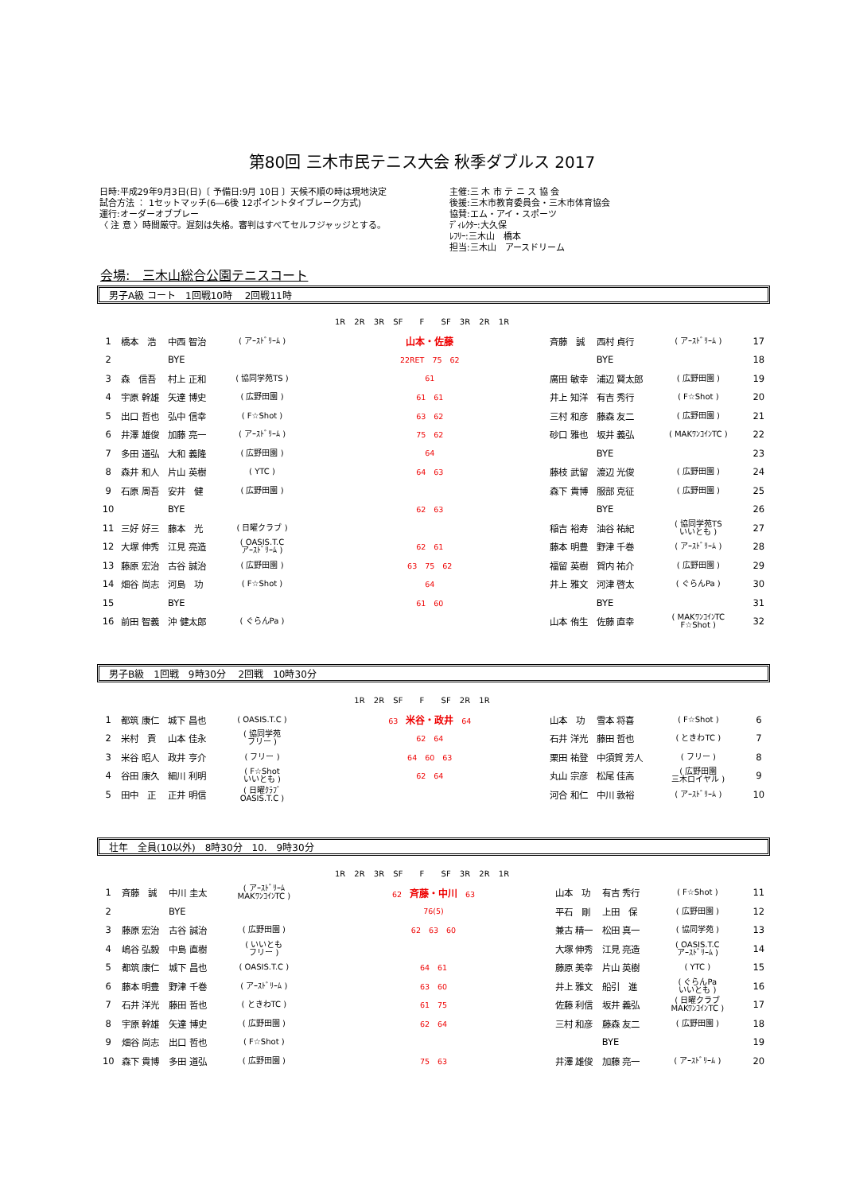第80回 三木市民テニス大会 秋季ダブルス 2017
日時:平成29年9月3日(日)〔 予備日:9月 10日 〕天候不順の時は現地決定
試合方法 ： 1セットマッチ(6―6後 12ポイントタイブレーク方式)
運行:オーダーオブプレー
〈 注 意 〉時間厳守。遅刻は失格。審判はすべてセルフジャッジとする。
主催:三 木 市 テ ニ ス 協 会
後援:三木市教育委員会・三木市体育協会
協賛:エム・アイ・スポーツ
ﾃﾞｨﾚｸﾀｰ:大久保
ﾚﾌﾘｰ:三木山　橋本
担当:三木山　アースドリーム
会場:　三木山総合公園テニスコート
男子A級 コート　1回戦10時　 2回戦11時
1R 2R 3R SF　 F　 SF 3R 2R 1R
| 1 | 橋本 浩 | 中西 智治 | ( アｰｽﾄﾞﾘｰﾑ ) | 山本・佐藤 | 斉藤 誠 | 西村 貞行 | ( アｰｽﾄﾞﾘｰﾑ ) | 17 |
| 2 | | BYE | | 22RET 75 62 | | BYE | | 18 |
| 3 | 森 信吾 | 村上 正和 | ( 協同学苑TS ) | 61 | 廣田 敏幸 | 浦辺 賢太郎 | ( 広野田園 ) | 19 |
| 4 | 宇原 幹雄 | 矢達 博史 | ( 広野田園 ) | 61 61 | 井上 知洋 | 有吉 秀行 | ( F☆Shot ) | 20 |
| 5 | 出口 哲也 | 弘中 信幸 | ( F☆Shot ) | 63 62 | 三村 和彦 | 藤森 友二 | ( 広野田園 ) | 21 |
| 6 | 井澤 雄俊 | 加藤 亮一 | ( アｰｽﾄﾞﾘｰﾑ ) | 75 62 | 砂口 雅也 | 坂井 義弘 | ( MAKﾜﾝｺｲﾝTC ) | 22 |
| 7 | 多田 道弘 | 大和 義隆 | ( 広野田園 ) | 64 | | BYE | | 23 |
| 8 | 森井 和人 | 片山 英樹 | ( YTC ) | 64 63 | 藤枝 武留 | 渡辺 光俊 | ( 広野田園 ) | 24 |
| 9 | 石原 周吾 | 安井 健 | ( 広野田園 ) | | 森下 貴博 | 服部 克征 | ( 広野田園 ) | 25 |
| 10 | | BYE | | 62 63 | | BYE | | 26 |
| 11 | 三好 好三 | 藤本 光 | ( 日曜クラブ ) | | 稲吉 裕寿 | 油谷 祐紀 | ( 協同学苑TS いいとも ) | 27 |
| 12 | 大塚 伸秀 | 江見 亮造 | ( OASIS.T.C アｰｽﾄﾞﾘｰﾑ ) | 62 61 | 藤本 明豊 | 野津 千巻 | ( アｰｽﾄﾞﾘｰﾑ ) | 28 |
| 13 | 藤原 宏治 | 古谷 誠治 | ( 広野田園 ) | 63 75 62 | 福留 英樹 | 賀内 祐介 | ( 広野田園 ) | 29 |
| 14 | 畑谷 尚志 | 河島 功 | ( F☆Shot ) | 64 | 井上 雅文 | 河津 啓太 | ( ぐらんPa ) | 30 |
| 15 | | BYE | | 61 60 | | BYE | | 31 |
| 16 | 前田 智義 | 沖 健太郎 | ( ぐらんPa ) | | 山本 侑生 | 佐藤 直幸 | ( MAKﾜﾝｺｲﾝTC F☆Shot ) | 32 |
男子B級　1回戦　9時30分　 2回戦　10時30分
1R 2R SF　 F　 SF 2R 1R
| 1 | 都筑 康仁 | 城下 昌也 | ( OASIS.T.C ) | 63 米谷・政井 64 | 山本 功 | 雪本 将喜 | ( F☆Shot ) | 6 |
| 2 | 米村 貢 | 山本 佳永 | ( 協同学苑 フリー ) | 62 64 | 石井 洋光 | 藤田 哲也 | ( ときわTC ) | 7 |
| 3 | 米谷 昭人 | 政井 亨介 | ( フリー ) | 64 60 63 | 栗田 祐登 | 中須賀 芳人 | ( フリー ) | 8 |
| 4 | 谷田 康久 | 細川 利明 | ( F☆Shot いいとも ) | 62 64 | 丸山 宗彦 | 松尾 佳高 | ( 広野田園 三木ロイヤル ) | 9 |
| 5 | 田中 正 | 正井 明信 | ( 日曜ｸﾗﾌﾞ OASIS.T.C ) | | 河合 和仁 | 中川 敦裕 | ( アｰｽﾄﾞﾘｰﾑ ) | 10 |
壮年　全員(10以外)　8時30分　10.　9時30分
1R 2R 3R SF　 F　 SF 3R 2R 1R
| 1 | 斉藤 誠 | 中川 圭太 | ( アｰｽﾄﾞﾘｰﾑ MAKﾜﾝｺｲﾝTC ) | 62 斉藤・中川 63 | 山本 功 | 有吉 秀行 | ( F☆Shot ) | 11 |
| 2 | | BYE | | 76(5) | 平石 剛 | 上田 保 | ( 広野田園 ) | 12 |
| 3 | 藤原 宏治 | 古谷 誠治 | ( 広野田園 ) | 62 63 60 | 兼古 精一 | 松田 真一 | ( 協同学苑 ) | 13 |
| 4 | 嶋谷 弘毅 | 中島 直樹 | ( いいとも フリー ) | | 大塚 伸秀 | 江見 亮造 | ( OASIS.T.C アｰｽﾄﾞﾘｰﾑ ) | 14 |
| 5 | 都筑 康仁 | 城下 昌也 | ( OASIS.T.C ) | 64 61 | 藤原 美幸 | 片山 英樹 | ( YTC ) | 15 |
| 6 | 藤本 明豊 | 野津 千巻 | ( アｰｽﾄﾞﾘｰﾑ ) | 63 60 | 井上 雅文 | 船引 進 | ( ぐらんPa いいとも ) | 16 |
| 7 | 石井 洋光 | 藤田 哲也 | ( ときわTC ) | 61 75 | 佐藤 利信 | 坂井 義弘 | ( 日曜クラブ MAKﾜﾝｺｲﾝTC ) | 17 |
| 8 | 宇原 幹雄 | 矢達 博史 | ( 広野田園 ) | 62 64 | 三村 和彦 | 藤森 友二 | ( 広野田園 ) | 18 |
| 9 | 畑谷 尚志 | 出口 哲也 | ( F☆Shot ) | | | BYE | | 19 |
| 10 | 森下 貴博 | 多田 道弘 | ( 広野田園 ) | 75 63 | 井澤 雄俊 | 加藤 亮一 | ( アｰｽﾄﾞﾘｰﾑ ) | 20 |